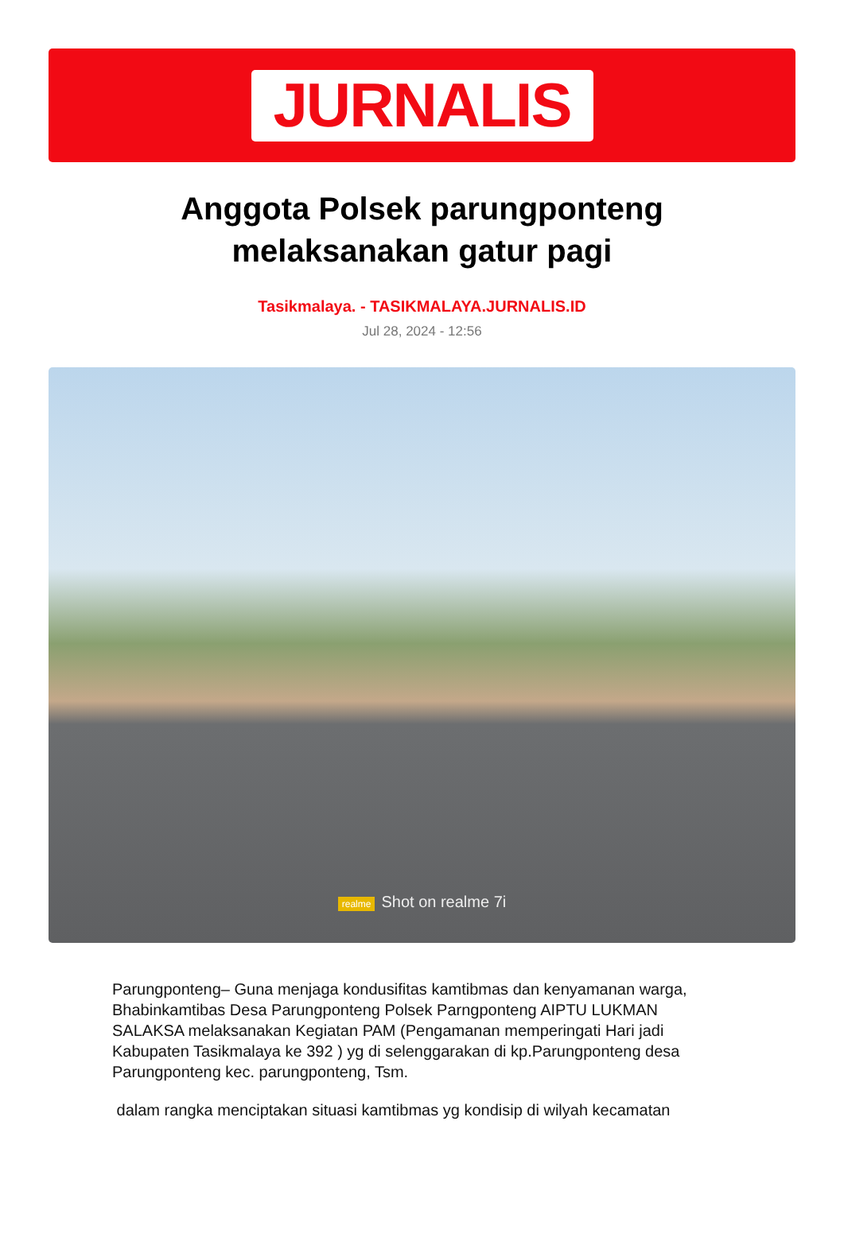JURNALIS
Anggota Polsek parungponteng melaksanakan gatur pagi
Tasikmalaya. - TASIKMALAYA.JURNALIS.ID
Jul 28, 2024 - 12:56
realme Shot on realme 7i
Parungponteng– Guna menjaga kondusifitas kamtibmas dan kenyamanan warga, Bhabinkamtibas Desa Parungponteng Polsek Parngponteng AIPTU LUKMAN SALAKSA melaksanakan Kegiatan PAM (Pengamanan memperingati Hari jadi Kabupaten Tasikmalaya ke 392 ) yg di selenggarakan di kp.Parungponteng desa Parungponteng kec. parungponteng, Tsm.
dalam rangka menciptakan situasi kamtibmas yg kondisip di wilyah kecamatan